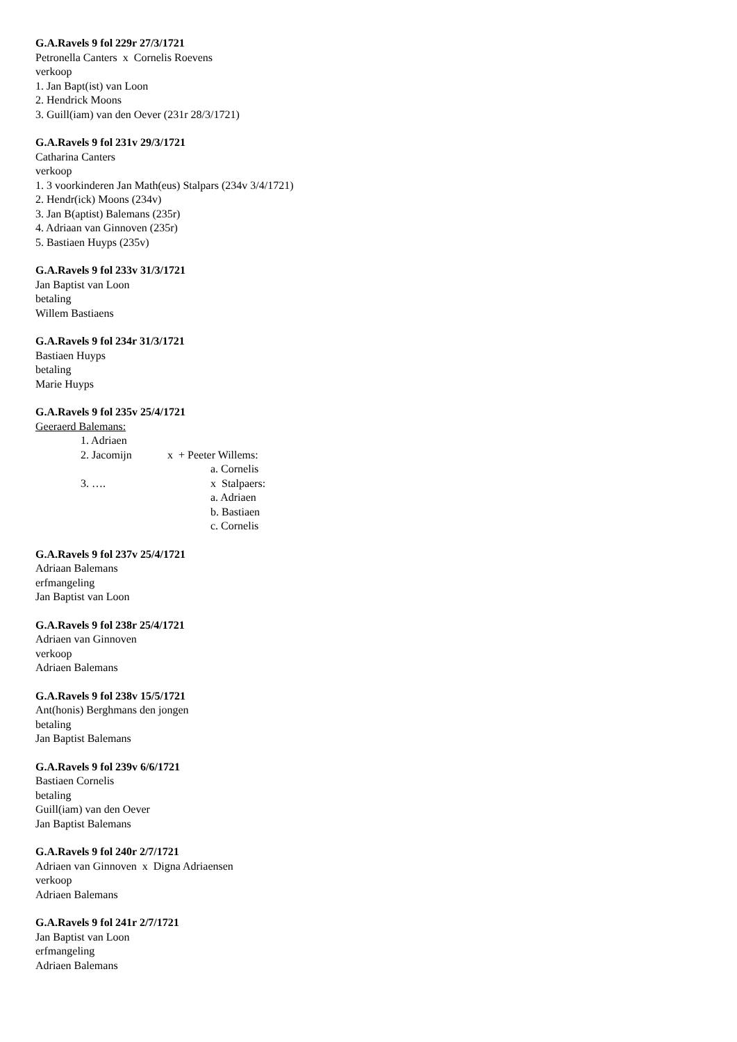G.A.Ravels 9 fol 229r 27/3/1721
Petronella Canters x Cornelis Roevens
verkoop
1. Jan Bapt(ist) van Loon
2. Hendrick Moons
3. Guill(iam) van den Oever (231r 28/3/1721)
G.A.Ravels 9 fol 231v 29/3/1721
Catharina Canters
verkoop
1. 3 voorkinderen Jan Math(eus) Stalpars (234v 3/4/1721)
2. Hendr(ick) Moons (234v)
3. Jan B(aptist) Balemans (235r)
4. Adriaan van Ginnoven (235r)
5. Bastiaen Huyps (235v)
G.A.Ravels 9 fol 233v 31/3/1721
Jan Baptist van Loon
betaling
Willem Bastiaens
G.A.Ravels 9 fol 234r 31/3/1721
Bastiaen Huyps
betaling
Marie Huyps
G.A.Ravels 9 fol 235v 25/4/1721
Geeraerd Balemans:
1. Adriaen
2. Jacomijn x + Peeter Willems:
a. Cornelis
3. …. x Stalpaers:
a. Adriaen
b. Bastiaen
c. Cornelis
G.A.Ravels 9 fol 237v 25/4/1721
Adriaan Balemans
erfmangeling
Jan Baptist van Loon
G.A.Ravels 9 fol 238r 25/4/1721
Adriaen van Ginnoven
verkoop
Adriaen Balemans
G.A.Ravels 9 fol 238v 15/5/1721
Ant(honis) Berghmans den jongen
betaling
Jan Baptist Balemans
G.A.Ravels 9 fol 239v 6/6/1721
Bastiaen Cornelis
betaling
Guill(iam) van den Oever
Jan Baptist Balemans
G.A.Ravels 9 fol 240r 2/7/1721
Adriaen van Ginnoven x Digna Adriaensen
verkoop
Adriaen Balemans
G.A.Ravels 9 fol 241r 2/7/1721
Jan Baptist van Loon
erfmangeling
Adriaen Balemans